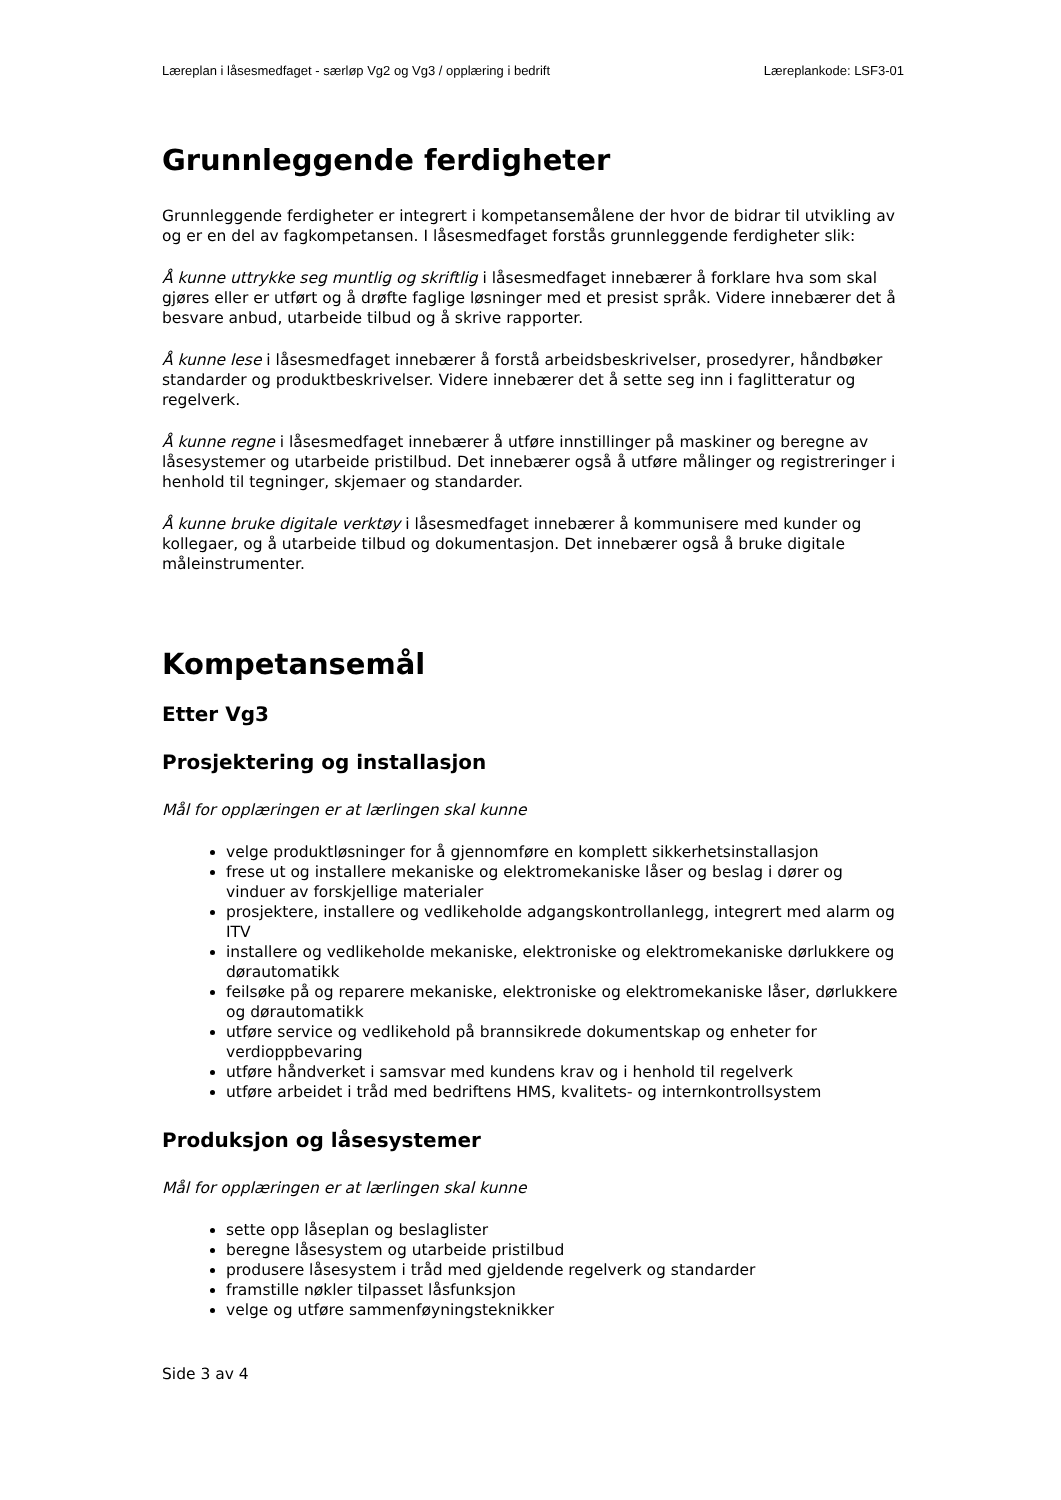Læreplan i låsesmedfaget - særløp Vg2 og Vg3 / opplæring i bedrift
Læreplankode: LSF3-01
Grunnleggende ferdigheter
Grunnleggende ferdigheter er integrert i kompetansemålene der hvor de bidrar til utvikling av og er en del av fagkompetansen. I låsesmedfaget forstås grunnleggende ferdigheter slik:
Å kunne uttrykke seg muntlig og skriftlig i låsesmedfaget innebærer å forklare hva som skal gjøres eller er utført og å drøfte faglige løsninger med et presist språk. Videre innebærer det å besvare anbud, utarbeide tilbud og å skrive rapporter.
Å kunne lese i låsesmedfaget innebærer å forstå arbeidsbeskrivelser, prosedyrer, håndbøker standarder og produktbeskrivelser. Videre innebærer det å sette seg inn i faglitteratur og regelverk.
Å kunne regne i låsesmedfaget innebærer å utføre innstillinger på maskiner og beregne av låsesystemer og utarbeide pristilbud. Det innebærer også å utføre målinger og registreringer i henhold til tegninger, skjemaer og standarder.
Å kunne bruke digitale verktøy i låsesmedfaget innebærer å kommunisere med kunder og kollegaer, og å utarbeide tilbud og dokumentasjon. Det innebærer også å bruke digitale måleinstrumenter.
Kompetansemål
Etter Vg3
Prosjektering og installasjon
Mål for opplæringen er at lærlingen skal kunne
velge produktløsninger for å gjennomføre en komplett sikkerhetsinstallasjon
frese ut og installere mekaniske og elektromekaniske låser og beslag i dører og vinduer av forskjellige materialer
prosjektere, installere og vedlikeholde adgangskontrollanlegg, integrert med alarm og ITV
installere og vedlikeholde mekaniske, elektroniske og elektromekaniske dørlukkere og dørautomatikk
feilsøke på og reparere mekaniske, elektroniske og elektromekaniske låser, dørlukkere og dørautomatikk
utføre service og vedlikehold på brannsikrede dokumentskap og enheter for verdioppbevaring
utføre håndverket i samsvar med kundens krav og i henhold til regelverk
utføre arbeidet i tråd med bedriftens HMS, kvalitets- og internkontrollsystem
Produksjon og låsesystemer
Mål for opplæringen er at lærlingen skal kunne
sette opp låseplan og beslaglister
beregne låsesystem og utarbeide pristilbud
produsere låsesystem i tråd med gjeldende regelverk og standarder
framstille nøkler tilpasset låsfunksjon
velge og utføre sammenføyningsteknikker
Side 3 av 4